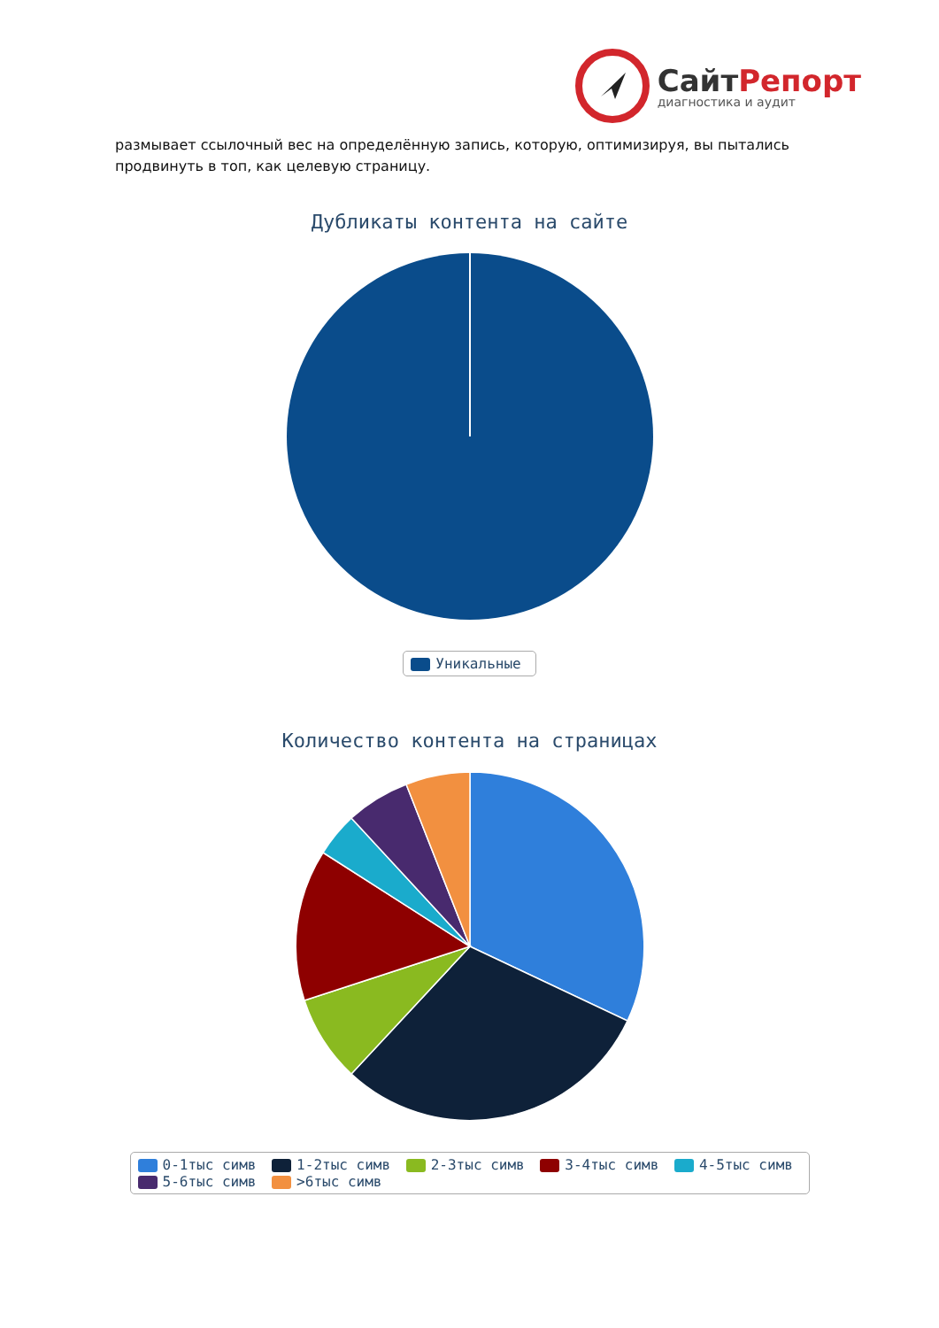СайтРепорт
диагностика и аудит
размывает ссылочный вес на определённую запись, которую, оптимизируя, вы пытались продвинуть в топ, как целевую страницу.
Дубликаты контента на сайте
Уникальные
Количество контента на страницах
0-1тыс симв 1-2тыс симв 2-3тыс симв 3-4тыс симв 4-5тыс симв
5-6тыс симв >6тыс симв